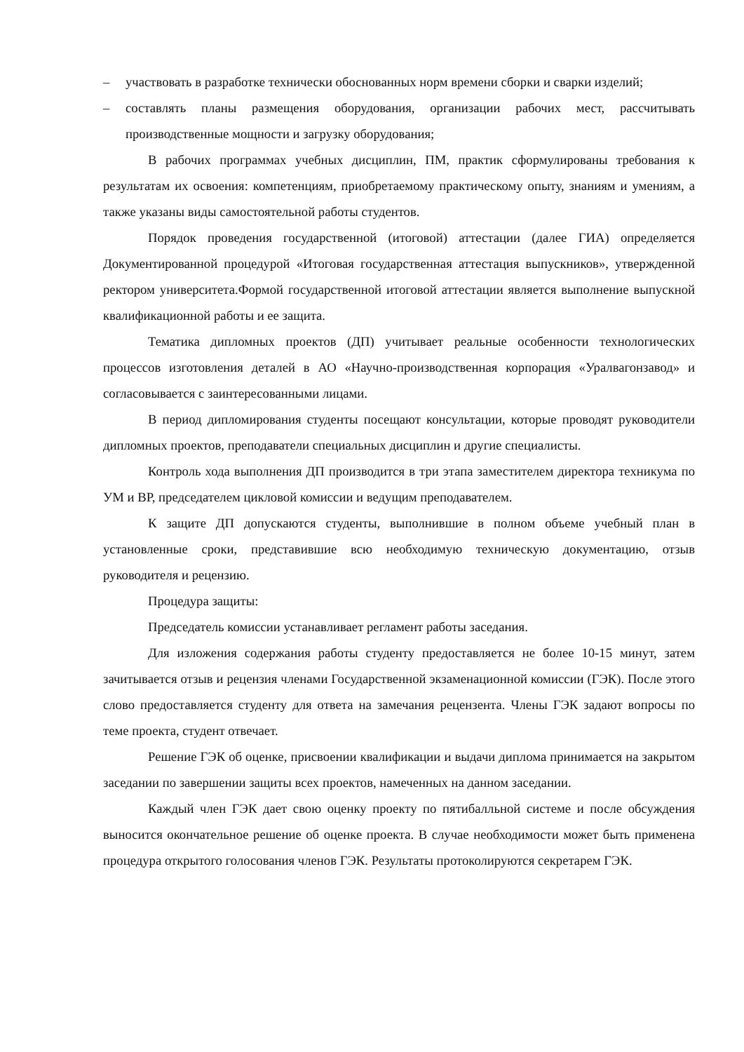– участвовать в разработке технически обоснованных норм времени сборки и сварки изделий;
– составлять планы размещения оборудования, организации рабочих мест, рассчитывать производственные мощности и загрузку оборудования;
В рабочих программах учебных дисциплин, ПМ, практик сформулированы требования к результатам их освоения: компетенциям, приобретаемому практическому опыту, знаниям и умениям, а также указаны виды самостоятельной работы студентов.
Порядок проведения государственной (итоговой) аттестации (далее ГИА) определяется Документированной процедурой «Итоговая государственная аттестация выпускников», утвержденной ректором университета.Формой государственной итоговой аттестации является выполнение выпускной квалификационной работы и ее защита.
Тематика дипломных проектов (ДП) учитывает реальные особенности технологических процессов изготовления деталей в АО «Научно-производственная корпорация «Уралвагонзавод» и согласовывается с заинтересованными лицами.
В период дипломирования студенты посещают консультации, которые проводят руководители дипломных проектов, преподаватели специальных дисциплин и другие специалисты.
Контроль хода выполнения ДП производится в три этапа заместителем директора техникума по УМ и ВР, председателем цикловой комиссии и ведущим преподавателем.
К защите ДП допускаются студенты, выполнившие в полном объеме учебный план в установленные сроки, представившие всю необходимую техническую документацию, отзыв руководителя и рецензию.
Процедура защиты:
Председатель комиссии устанавливает регламент работы заседания.
Для изложения содержания работы студенту предоставляется не более 10-15 минут, затем зачитывается отзыв и рецензия членами Государственной экзаменационной комиссии (ГЭК). После этого слово предоставляется студенту для ответа на замечания рецензента. Члены ГЭК задают вопросы по теме проекта, студент отвечает.
Решение ГЭК об оценке, присвоении квалификации и выдачи диплома принимается на закрытом заседании по завершении защиты всех проектов, намеченных на данном заседании.
Каждый член ГЭК дает свою оценку проекту по пятибалльной системе и после обсуждения выносится окончательное решение об оценке проекта. В случае необходимости может быть применена процедура открытого голосования членов ГЭК. Результаты протоколируются секретарем ГЭК.